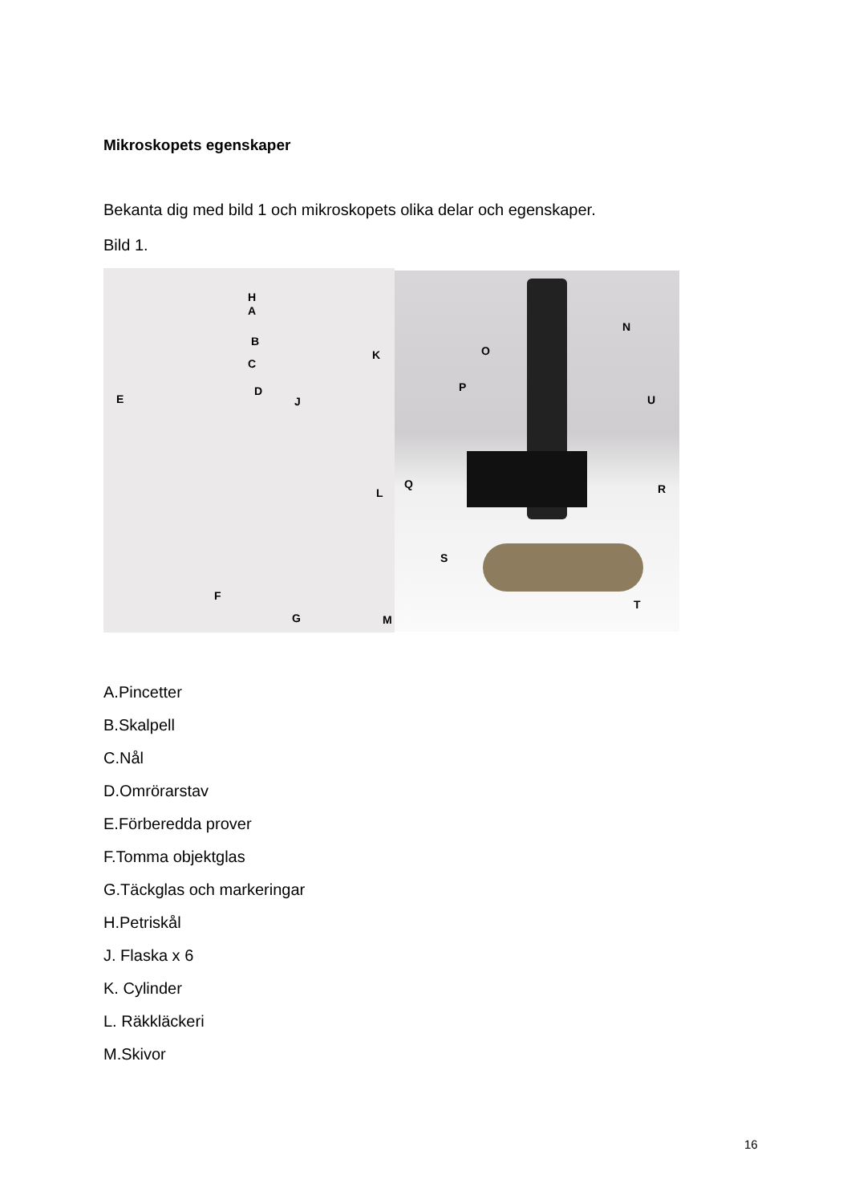Mikroskopets egenskaper
Bekanta dig med bild 1 och mikroskopets olika delar och egenskaper.
Bild 1.
H
A
B
K
C
D
E J
L
F
G M
N
O
P
U
Q R
S
T
A.Pincetter
B.Skalpell
C.Nål
D.Omrörarstav
E.Förberedda prover
F.Tomma objektglas
G.Täckglas och markeringar
H.Petriskål
J. Flaska x 6
K. Cylinder
L. Räkkläckeri
M.Skivor
16